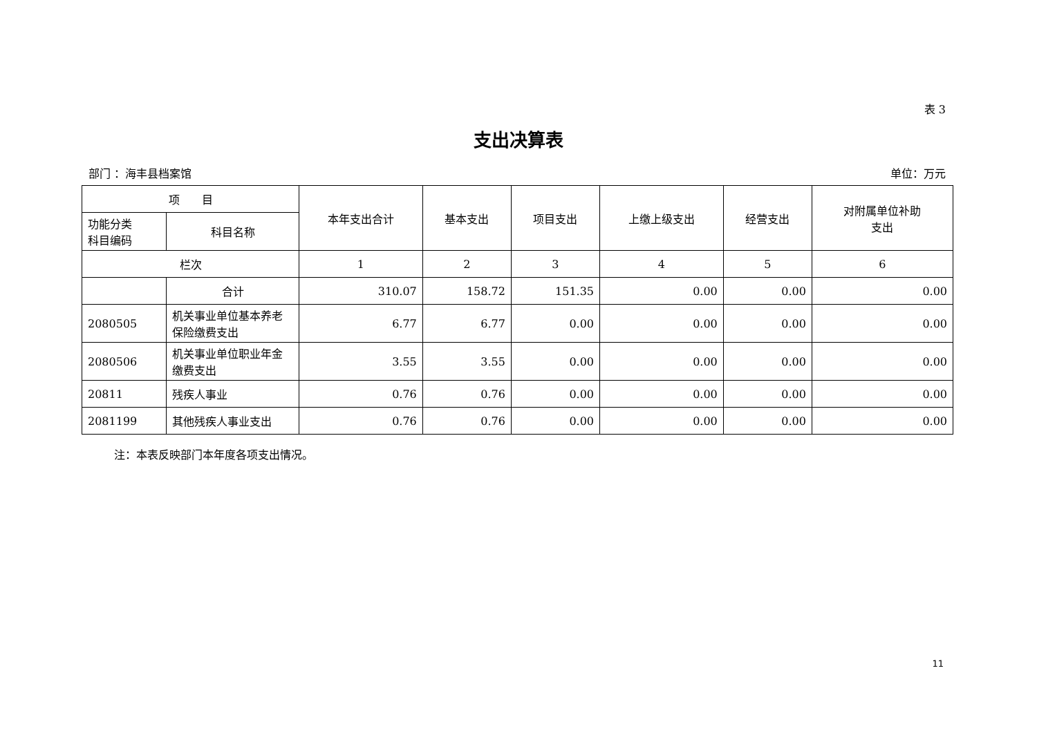表 3
支出决算表
部门 ：海丰县档案馆 单位：万元
| 项 目 | | 本年支出合计 | 基本支出 | 项目支出 | 上缴上级支出 | 经营支出 | 对附属单位补助 支出 |
| --- | --- | --- | --- | --- | --- | --- | --- |
| 功能分类 科目编码 | 科目名称 | | | | | | |
| 栏次 | | 1 | 2 | 3 | 4 | 5 | 6 |
| | 合计 | 310.07 | 158.72 | 151.35 | 0.00 | 0.00 | 0.00 |
| 2080505 | 机关事业单位基本养老保险缴费支出 | 6.77 | 6.77 | 0.00 | 0.00 | 0.00 | 0.00 |
| 2080506 | 机关事业单位职业年金缴费支出 | 3.55 | 3.55 | 0.00 | 0.00 | 0.00 | 0.00 |
| 20811 | 残疾人事业 | 0.76 | 0.76 | 0.00 | 0.00 | 0.00 | 0.00 |
| 2081199 | 其他残疾人事业支出 | 0.76 | 0.76 | 0.00 | 0.00 | 0.00 | 0.00 |
注：本表反映部门本年度各项支出情况。
11